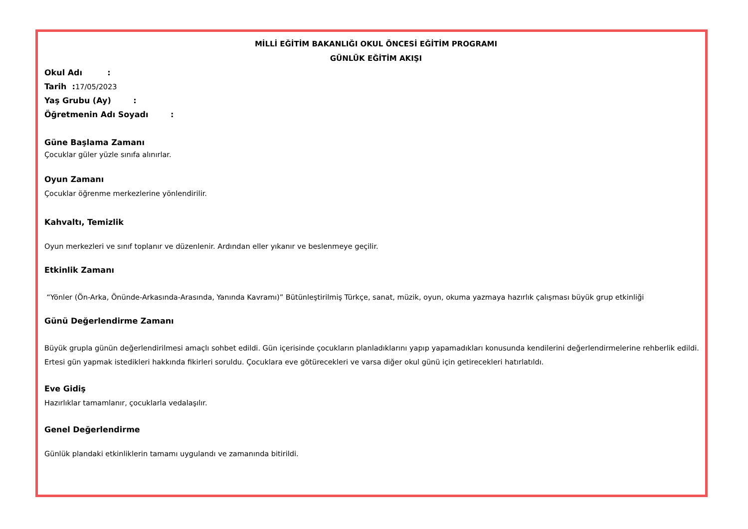MİLLİ EĞİTİM BAKANLIĞI OKUL ÖNCESİ EĞİTİM PROGRAMI
GÜNLÜK EĞİTİM AKIŞI
Okul Adı :
Tarih : 17/05/2023
Yaş Grubu (Ay) :
Öğretmenin Adı Soyadı :
Güne Başlama Zamanı
Çocuklar güler yüzle sınıfa alınırlar.
Oyun Zamanı
Çocuklar öğrenme merkezlerine yönlendirilir.
Kahvaltı, Temizlik
Oyun merkezleri ve sınıf toplanır ve düzenlenir. Ardından eller yıkanır ve beslenmeye geçilir.
Etkinlik Zamanı
“Yönler (Ön-Arka, Önünde-Arkasında-Arasında, Yanında Kavramı)” Bütünleştirilmiş Türkçe, sanat, müzik, oyun, okuma yazmaya hazırlık çalışması büyük grup etkinliği
Günü Değerlendirme Zamanı
Büyük grupla günün değerlendirilmesi amaçlı sohbet edildi. Gün içerisinde çocukların planladıklarını yapıp yapamadıkları konusunda kendilerini değerlendirmelerine rehberlik edildi. Ertesi gün yapmak istedikleri hakkında fikirleri soruldu. Çocuklara eve götürecekleri ve varsa diğer okul günü için getirecekleri hatırlatıldı.
Eve Gidiş
Hazırlıklar tamamlanır, çocuklarla vedalaşılır.
Genel Değerlendirme
Günlük plandaki etkinliklerin tamamı uygulandı ve zamanında bitirildi.